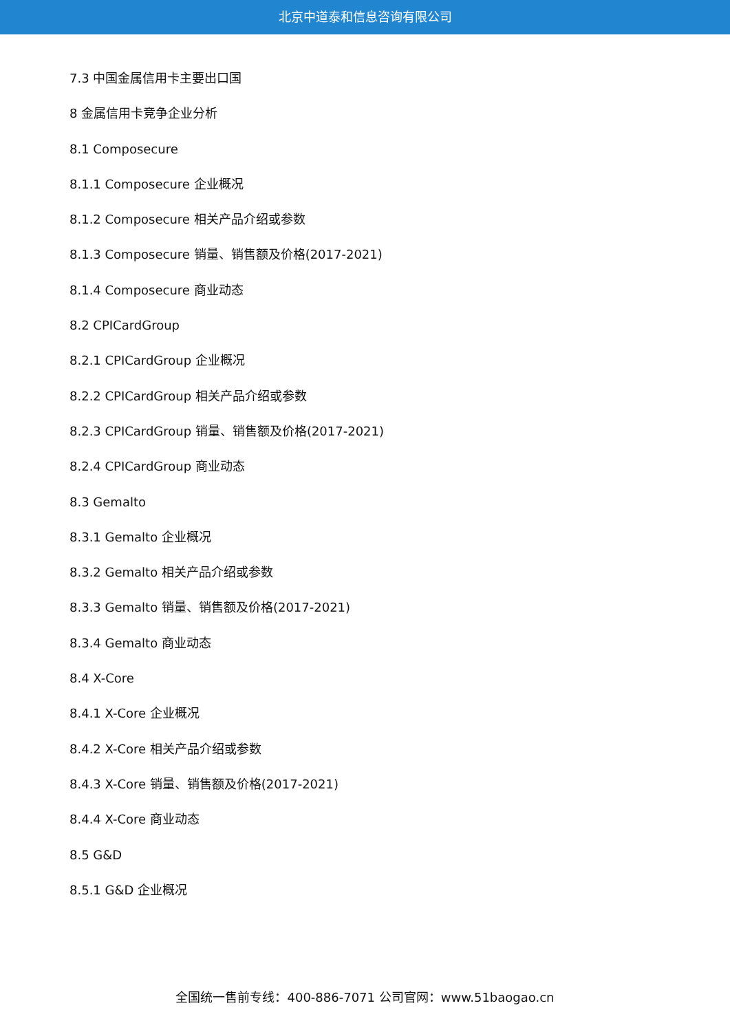北京中道泰和信息咨询有限公司
7.3 中国金属信用卡主要出口国
8 金属信用卡竞争企业分析
8.1 Composecure
8.1.1 Composecure 企业概况
8.1.2 Composecure 相关产品介绍或参数
8.1.3 Composecure 销量、销售额及价格(2017-2021)
8.1.4 Composecure 商业动态
8.2 CPICardGroup
8.2.1 CPICardGroup 企业概况
8.2.2 CPICardGroup 相关产品介绍或参数
8.2.3 CPICardGroup 销量、销售额及价格(2017-2021)
8.2.4 CPICardGroup 商业动态
8.3 Gemalto
8.3.1 Gemalto 企业概况
8.3.2 Gemalto 相关产品介绍或参数
8.3.3 Gemalto 销量、销售额及价格(2017-2021)
8.3.4 Gemalto 商业动态
8.4 X-Core
8.4.1 X-Core 企业概况
8.4.2 X-Core 相关产品介绍或参数
8.4.3 X-Core 销量、销售额及价格(2017-2021)
8.4.4 X-Core 商业动态
8.5 G&D
8.5.1 G&D 企业概况
全国统一售前专线：400-886-7071 公司官网：www.51baogao.cn